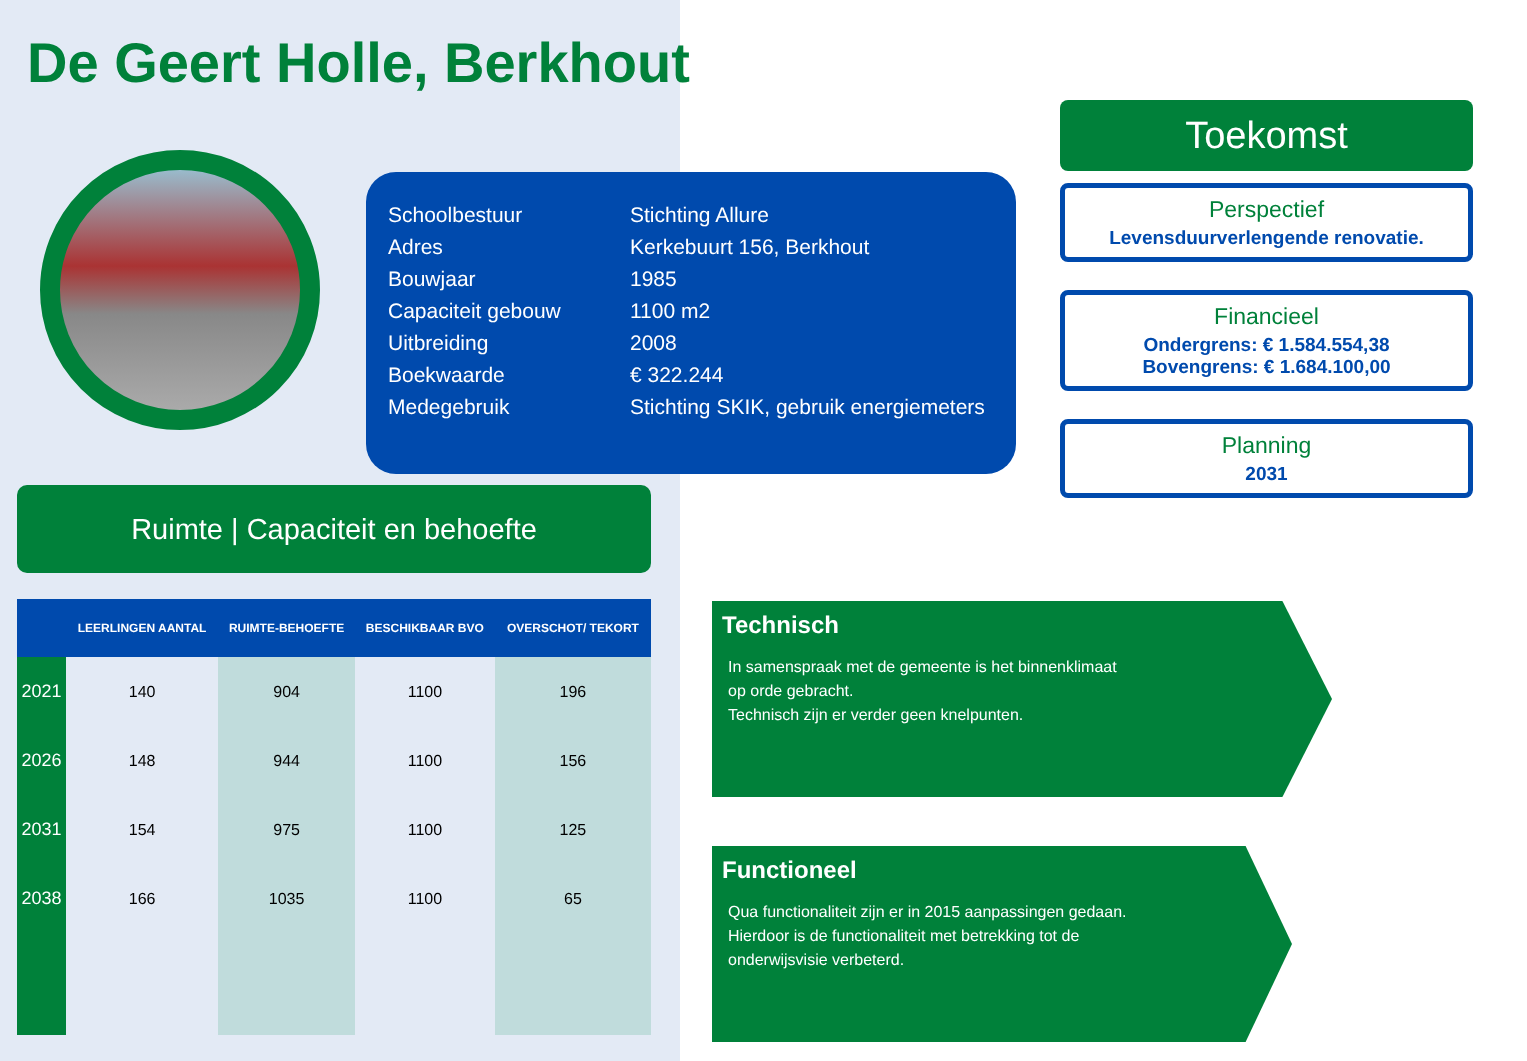De Geert Holle, Berkhout
| Schoolbestuur | Stichting Allure |
| Adres | Kerkebuurt 156, Berkhout |
| Bouwjaar | 1985 |
| Capaciteit gebouw | 1100 m2 |
| Uitbreiding | 2008 |
| Boekwaarde | € 322.244 |
| Medegebruik | Stichting SKIK, gebruik energiemeters |
Toekomst
Perspectief
Levensduurverlengende renovatie.
Financieel
Ondergrens: € 1.584.554,38
Bovengrens: € 1.684.100,00
Planning
2031
Ruimte | Capaciteit en behoefte
| | LEERLINGEN AANTAL | RUIMTE-BEHOEFTE | BESCHIKBAAR BVO | OVERSCHOT/ TEKORT |
| --- | --- | --- | --- | --- |
| 2021 | 140 | 904 | 1100 | 196 |
| 2026 | 148 | 944 | 1100 | 156 |
| 2031 | 154 | 975 | 1100 | 125 |
| 2038 | 166 | 1035 | 1100 | 65 |
Technisch
In samenspraak met de gemeente is het binnenklimaat
op orde gebracht.
Technisch zijn er verder geen knelpunten.
Functioneel
Qua functionaliteit zijn er in 2015 aanpassingen gedaan.
Hierdoor is de functionaliteit met betrekking tot de
onderwijsvisie verbeterd.